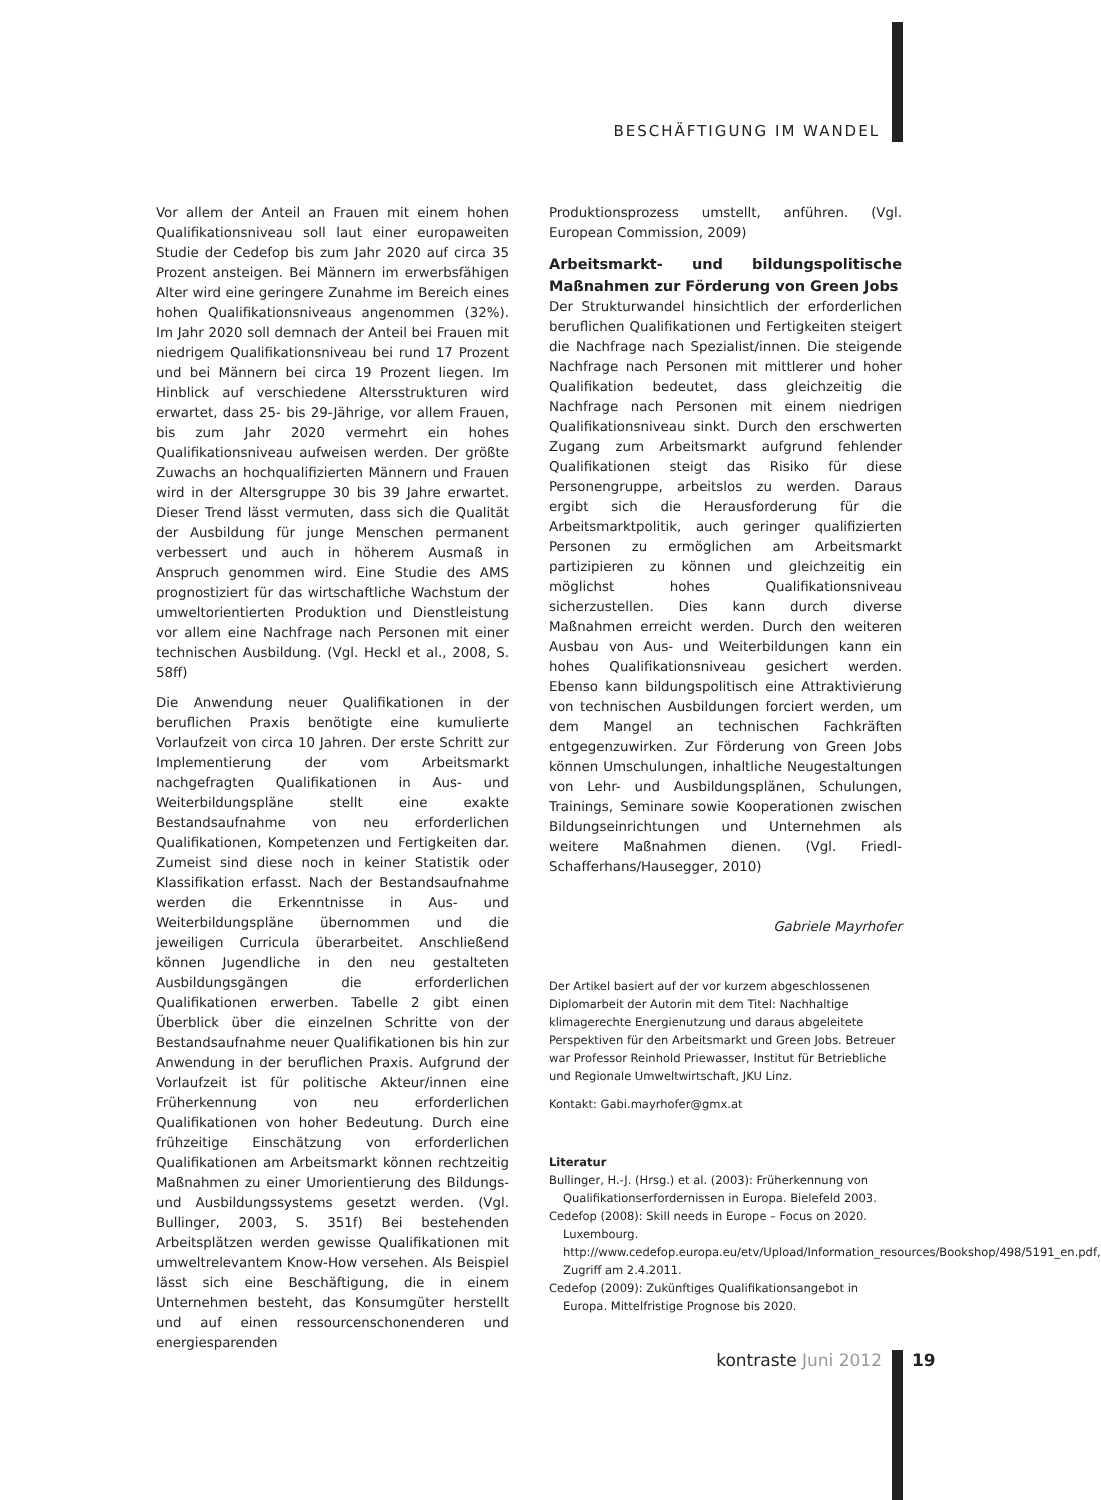BESCHÄFTIGUNG IM WANDEL
Vor allem der Anteil an Frauen mit einem hohen Qualifikationsniveau soll laut einer europaweiten Studie der Cedefop bis zum Jahr 2020 auf circa 35 Prozent ansteigen. Bei Männern im erwerbsfähigen Alter wird eine geringere Zunahme im Bereich eines hohen Qualifikationsniveaus angenommen (32%). Im Jahr 2020 soll demnach der Anteil bei Frauen mit niedrigem Qualifikationsniveau bei rund 17 Prozent und bei Männern bei circa 19 Prozent liegen. Im Hinblick auf verschiedene Altersstrukturen wird erwartet, dass 25- bis 29-Jährige, vor allem Frauen, bis zum Jahr 2020 vermehrt ein hohes Qualifikationsniveau aufweisen werden. Der größte Zuwachs an hochqualifizierten Männern und Frauen wird in der Altersgruppe 30 bis 39 Jahre erwartet. Dieser Trend lässt vermuten, dass sich die Qualität der Ausbildung für junge Menschen permanent verbessert und auch in höherem Ausmaß in Anspruch genommen wird. Eine Studie des AMS prognostiziert für das wirtschaftliche Wachstum der umweltorientierten Produktion und Dienstleistung vor allem eine Nachfrage nach Personen mit einer technischen Ausbildung. (Vgl. Heckl et al., 2008, S. 58ff)
Die Anwendung neuer Qualifikationen in der beruflichen Praxis benötigte eine kumulierte Vorlaufzeit von circa 10 Jahren. Der erste Schritt zur Implementierung der vom Arbeitsmarkt nachgefragten Qualifikationen in Aus- und Weiterbildungspläne stellt eine exakte Bestandsaufnahme von neu erforderlichen Qualifikationen, Kompetenzen und Fertigkeiten dar. Zumeist sind diese noch in keiner Statistik oder Klassifikation erfasst. Nach der Bestandsaufnahme werden die Erkenntnisse in Aus- und Weiterbildungspläne übernommen und die jeweiligen Curricula überarbeitet. Anschließend können Jugendliche in den neu gestalteten Ausbildungsgängen die erforderlichen Qualifikationen erwerben. Tabelle 2 gibt einen Überblick über die einzelnen Schritte von der Bestandsaufnahme neuer Qualifikationen bis hin zur Anwendung in der beruflichen Praxis. Aufgrund der Vorlaufzeit ist für politische Akteur/innen eine Früherkennung von neu erforderlichen Qualifikationen von hoher Bedeutung. Durch eine frühzeitige Einschätzung von erforderlichen Qualifikationen am Arbeitsmarkt können rechtzeitig Maßnahmen zu einer Umorientierung des Bildungs- und Ausbildungssystems gesetzt werden. (Vgl. Bullinger, 2003, S. 351f) Bei bestehenden Arbeitsplätzen werden gewisse Qualifikationen mit umweltrelevantem Know-How versehen. Als Beispiel lässt sich eine Beschäftigung, die in einem Unternehmen besteht, das Konsumgüter herstellt und auf einen ressourcenschonenderen und energiesparenden
Produktionsprozess umstellt, anführen. (Vgl. European Commission, 2009)
Arbeitsmarkt- und bildungspolitische Maßnahmen zur Förderung von Green Jobs
Der Strukturwandel hinsichtlich der erforderlichen beruflichen Qualifikationen und Fertigkeiten steigert die Nachfrage nach Spezialist/innen. Die steigende Nachfrage nach Personen mit mittlerer und hoher Qualifikation bedeutet, dass gleichzeitig die Nachfrage nach Personen mit einem niedrigen Qualifikationsniveau sinkt. Durch den erschwerten Zugang zum Arbeitsmarkt aufgrund fehlender Qualifikationen steigt das Risiko für diese Personengruppe, arbeitslos zu werden. Daraus ergibt sich die Herausforderung für die Arbeitsmarktpolitik, auch geringer qualifizierten Personen zu ermöglichen am Arbeitsmarkt partizipieren zu können und gleichzeitig ein möglichst hohes Qualifikationsniveau sicherzustellen. Dies kann durch diverse Maßnahmen erreicht werden. Durch den weiteren Ausbau von Aus- und Weiterbildungen kann ein hohes Qualifikationsniveau gesichert werden. Ebenso kann bildungspolitisch eine Attraktivierung von technischen Ausbildungen forciert werden, um dem Mangel an technischen Fachkräften entgegenzuwirken. Zur Förderung von Green Jobs können Umschulungen, inhaltliche Neugestaltungen von Lehr- und Ausbildungsplänen, Schulungen, Trainings, Seminare sowie Kooperationen zwischen Bildungseinrichtungen und Unternehmen als weitere Maßnahmen dienen. (Vgl. Friedl-Schafferhans/Hausegger, 2010)
Gabriele Mayrhofer
Der Artikel basiert auf der vor kurzem abgeschlossenen Diplomarbeit der Autorin mit dem Titel: Nachhaltige klimagerechte Energienutzung und daraus abgeleitete Perspektiven für den Arbeitsmarkt und Green Jobs. Betreuer war Professor Reinhold Priewasser, Institut für Betriebliche und Regionale Umweltwirtschaft, JKU Linz.
Kontakt: Gabi.mayrhofer@gmx.at
Literatur
Bullinger, H.-J. (Hrsg.) et al. (2003): Früherkennung von Qualifikationserfordernissen in Europa. Bielefeld 2003.
Cedefop (2008): Skill needs in Europe – Focus on 2020. Luxembourg. http://www.cedefop.europa.eu/etv/Upload/Information_resources/Bookshop/498/5191_en.pdf, Zugriff am 2.4.2011.
Cedefop (2009): Zukünftiges Qualifikationsangebot in Europa. Mittelfristige Prognose bis 2020.
kontraste Juni 2012 19